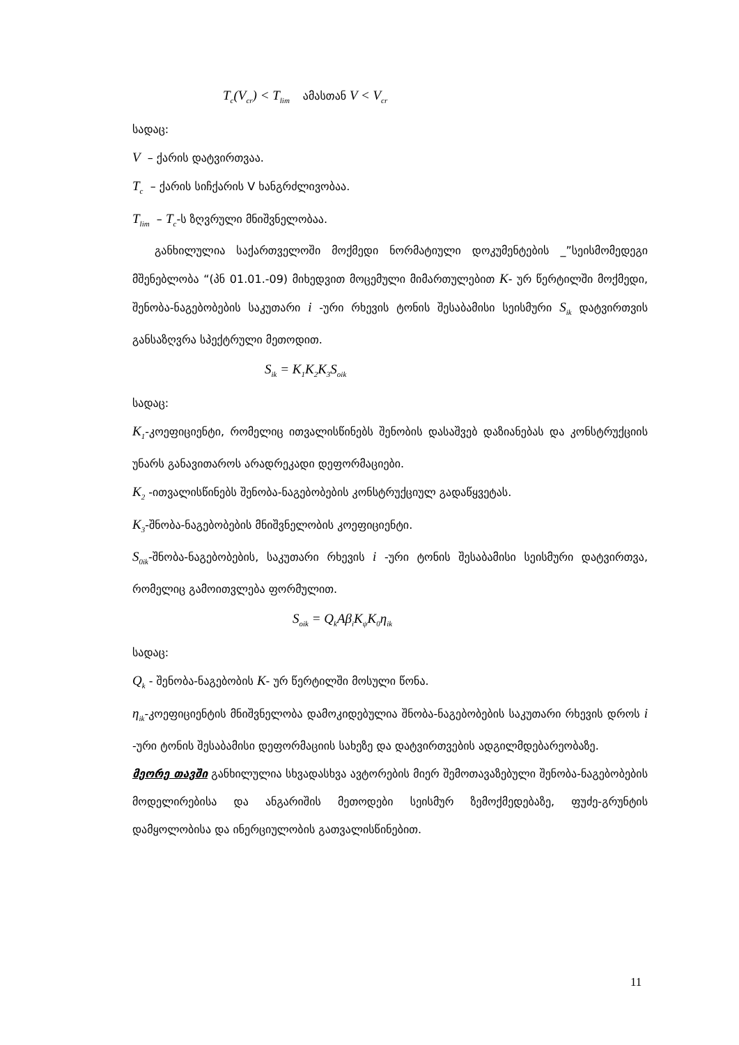T<sub>c</sub>(V<sub>cr</sub>) < T<sub>lim</sub> ამასთან V < V<sub>cr</sub>
სადაც:
V – ქარის დატვირთვაა.
T<sub>c</sub> – ქარის სიჩქარის V ხანგრძლივობაა.
T<sub>lim</sub> – T<sub>c</sub>-ს ზღვრული მნიშვნელობაა.
განხილულია საქართველოში მოქმედი ნორმატიული დოკუმენტების _”სეისმომედეგი მშენებლობა “(პნ 01.01.-09) მიხედვით მოცემული მიმართულებით K- ურ წერტილში მოქმედი, შენობა-ნაგებობების საკუთარი i -ური რხევის ტონის შესაბამისი სეისმური S<sub>ik</sub> დატვირთვის განსაზღვრა სპექტრული მეთოდით.
S<sub>ik</sub> = K<sub>1</sub>K<sub>2</sub>K<sub>3</sub>S<sub>oik</sub>
სადაც:
K<sub>1</sub>-კოეფიციენტი, რომელიც ითვალისწინებს შენობის დასაშვებ დაზიანებას და კონსტრუქციის უნარს განავითაროს არადრეკადი დეფორმაციები.
K<sub>2</sub> -ითვალისწინებს შენობა-ნაგებობების კონსტრუქციულ გადაწყვეტას.
K<sub>3</sub>-შნობა-ნაგებობების მნიშვნელობის კოეფიციენტი.
S<sub>0ik</sub>-შნობა-ნაგებობების, საკუთარი რხევის i -ური ტონის შესაბამისი სეისმური დატვირთვა, რომელიც გამოითვლება ფორმულით.
S<sub>oik</sub> = Q<sub>k</sub>Aβ<sub>i</sub>K<sub>ψ</sub>K<sub>0</sub>η<sub>ik</sub>
სადაც:
Q<sub>k</sub> - შენობა-ნაგებობის K- ურ წერტილში მოსული წონა.
η<sub>ik</sub>-კოეფიციენტის მნიშვნელობა დამოკიდებულია შნობა-ნაგებობების საკუთარი რხევის დროს i -ური ტონის შესაბამისი დეფორმაციის სახეზე და დატვირთვების ადგილმდებარეობაზე.
მეორე თავში განხილულია სხვადასხვა ავტორების მიერ შემოთავაზებული შენობა-ნაგებობების მოდელირებისა და ანგარიშის მეთოდები სეისმურ ზემოქმედებაზე, ფუძე-გრუნტის დამყოლობისა და ინერციულობის გათვალისწინებით.
11